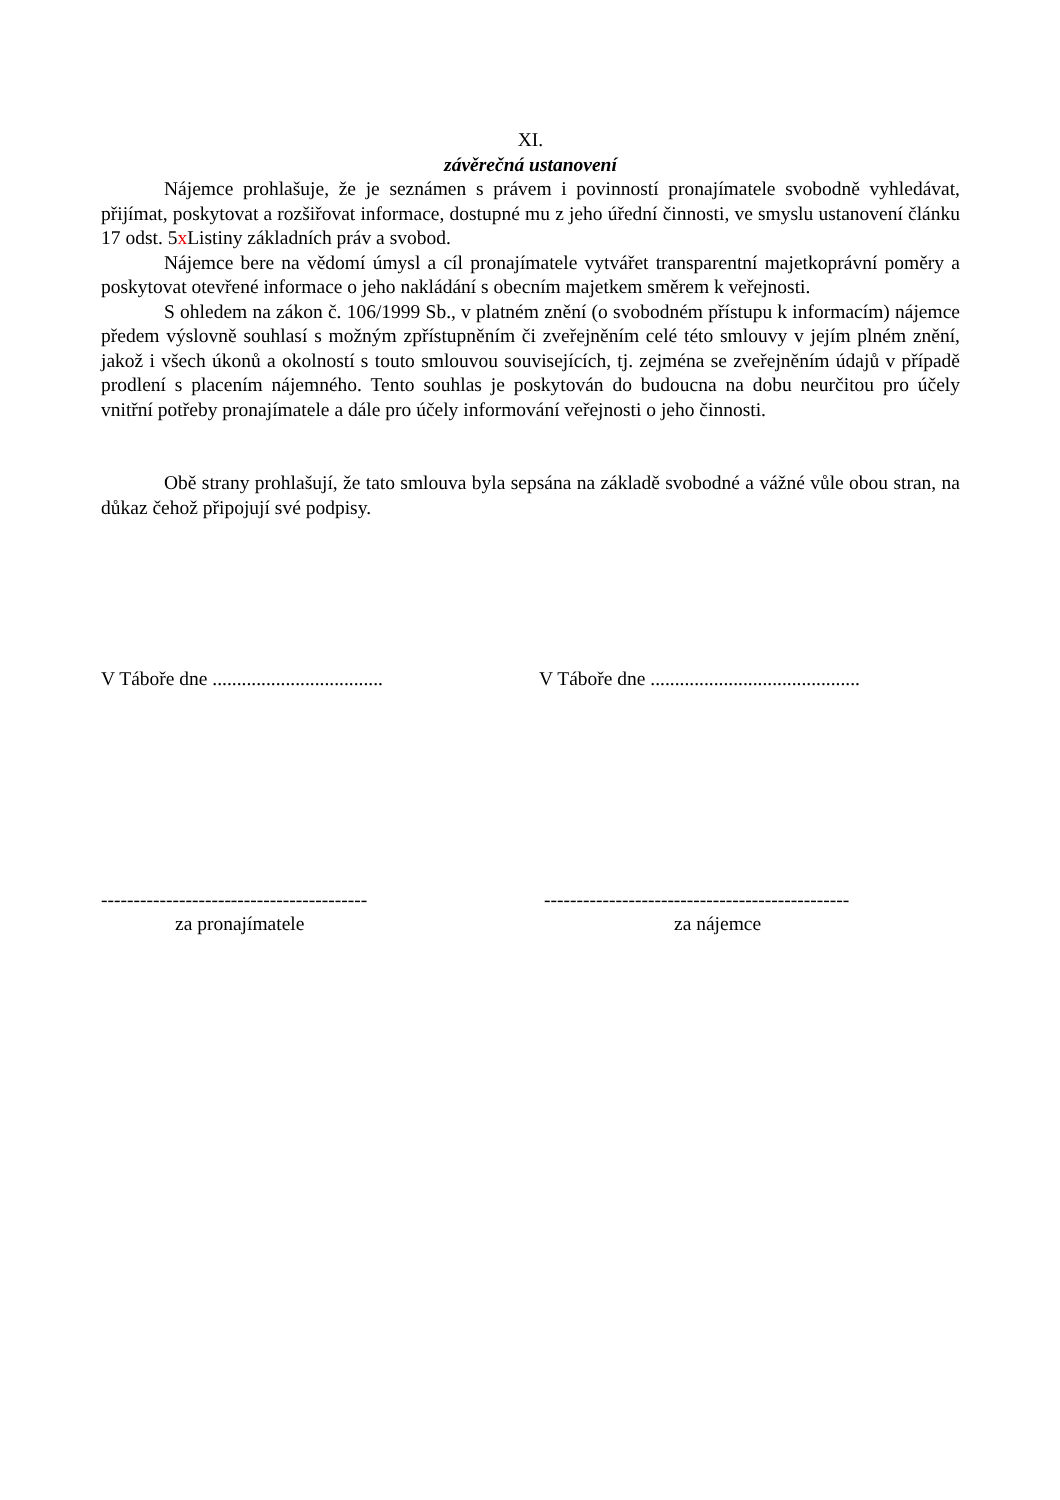XI.
závěrečná ustanovení
Nájemce prohlašuje, že je seznámen s právem i povinností pronajímatele svobodně vyhledávat, přijímat, poskytovat a rozšiřovat informace, dostupné mu z jeho úřední činnosti, ve smyslu ustanovení článku 17 odst. 5x Listiny základních práv a svobod.
Nájemce bere na vědomí úmysl a cíl pronajímatele vytvářet transparentní majetkoprávní poměry a poskytovat otevřené informace o jeho nakládání s obecním majetkem směrem k veřejnosti.
S ohledem na zákon č. 106/1999 Sb., v platném znění (o svobodném přístupu k informacím) nájemce předem výslovně souhlasí s možným zpřístupněním či zveřejněním celé této smlouvy v jejím plném znění, jakož i všech úkonů a okolností s touto smlouvou souvisejících, tj. zejména se zveřejněním údajů v případě prodlení s placením nájemného. Tento souhlas je poskytován do budoucna na dobu neurčitou pro účely vnitřní potřeby pronajímatele a dále pro účely informování veřejnosti o jeho činnosti.
Obě strany prohlašují, že tato smlouva byla sepsána na základě svobodné a vážné vůle obou stran, na důkaz čehož připojují své podpisy.
V Táboře dne ...................................
V Táboře dne ...........................................
-----------------------------------------
-----------------------------------------------
za pronajímatele za nájemce